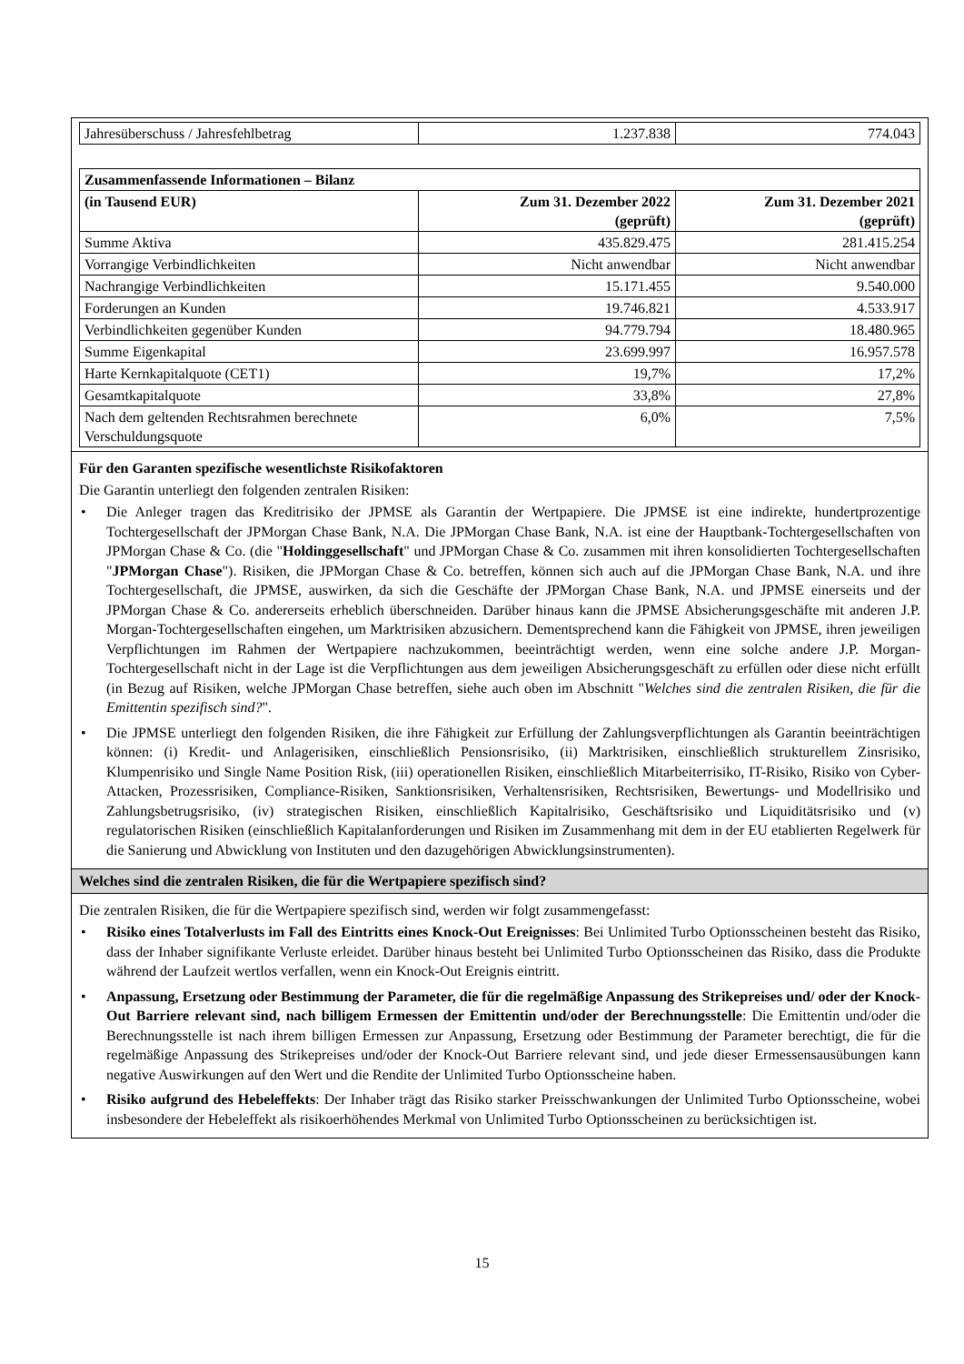| Jahresüberschuss / Jahresfehlbetrag | 1.237.838 | 774.043 |
| Zusammenfassende Informationen – Bilanz | | |
| (in Tausend EUR) | Zum 31. Dezember 2022 (geprüft) | Zum 31. Dezember 2021 (geprüft) |
| Summe Aktiva | 435.829.475 | 281.415.254 |
| Vorrangige Verbindlichkeiten | Nicht anwendbar | Nicht anwendbar |
| Nachrangige Verbindlichkeiten | 15.171.455 | 9.540.000 |
| Forderungen an Kunden | 19.746.821 | 4.533.917 |
| Verbindlichkeiten gegenüber Kunden | 94.779.794 | 18.480.965 |
| Summe Eigenkapital | 23.699.997 | 16.957.578 |
| Harte Kernkapitalquote (CET1) | 19,7% | 17,2% |
| Gesamtkapitalquote | 33,8% | 27,8% |
| Nach dem geltenden Rechtsrahmen berechnete Verschuldungsquote | 6,0% | 7,5% |
Für den Garanten spezifische wesentlichste Risikofaktoren
Die Garantin unterliegt den folgenden zentralen Risiken:
Die Anleger tragen das Kreditrisiko der JPMSE als Garantin der Wertpapiere. Die JPMSE ist eine indirekte, hundertprozentige Tochtergesellschaft der JPMorgan Chase Bank, N.A. Die JPMorgan Chase Bank, N.A. ist eine der Hauptbank-Tochtergesellschaften von JPMorgan Chase & Co. (die "Holdinggesellschaft" und JPMorgan Chase & Co. zusammen mit ihren konsolidierten Tochtergesellschaften "JPMorgan Chase"). Risiken, die JPMorgan Chase & Co. betreffen, können sich auch auf die JPMorgan Chase Bank, N.A. und ihre Tochtergesellschaft, die JPMSE, auswirken, da sich die Geschäfte der JPMorgan Chase Bank, N.A. und JPMSE einerseits und der JPMorgan Chase & Co. andererseits erheblich überschneiden. Darüber hinaus kann die JPMSE Absicherungsgeschäfte mit anderen J.P. Morgan-Tochtergesellschaften eingehen, um Marktrisiken abzusichern. Dementsprechend kann die Fähigkeit von JPMSE, ihren jeweiligen Verpflichtungen im Rahmen der Wertpapiere nachzukommen, beeinträchtigt werden, wenn eine solche andere J.P. Morgan-Tochtergesellschaft nicht in der Lage ist die Verpflichtungen aus dem jeweiligen Absicherungsgeschäft zu erfüllen oder diese nicht erfüllt (in Bezug auf Risiken, welche JPMorgan Chase betreffen, siehe auch oben im Abschnitt "Welches sind die zentralen Risiken, die für die Emittentin spezifisch sind?".
Die JPMSE unterliegt den folgenden Risiken, die ihre Fähigkeit zur Erfüllung der Zahlungsverpflichtungen als Garantin beeinträchtigen können: (i) Kredit- und Anlagerisiken, einschließlich Pensionsrisiko, (ii) Marktrisiken, einschließlich strukturellem Zinsrisiko, Klumpenrisiko und Single Name Position Risk, (iii) operationellen Risiken, einschließlich Mitarbeiterrisiko, IT-Risiko, Risiko von Cyber-Attacken, Prozessrisiken, Compliance-Risiken, Sanktionsrisiken, Verhaltensrisiken, Rechtsrisiken, Bewertungs- und Modellrisiko und Zahlungsbetrugsrisiko, (iv) strategischen Risiken, einschließlich Kapitalrisiko, Geschäftsrisiko und Liquiditätsrisiko und (v) regulatorischen Risiken (einschließlich Kapitalanforderungen und Risiken im Zusammenhang mit dem in der EU etablierten Regelwerk für die Sanierung und Abwicklung von Instituten und den dazugehörigen Abwicklungsinstrumenten).
Welches sind die zentralen Risiken, die für die Wertpapiere spezifisch sind?
Die zentralen Risiken, die für die Wertpapiere spezifisch sind, werden wir folgt zusammengefasst:
Risiko eines Totalverlusts im Fall des Eintritts eines Knock-Out Ereignisses: Bei Unlimited Turbo Optionsscheinen besteht das Risiko, dass der Inhaber signifikante Verluste erleidet. Darüber hinaus besteht bei Unlimited Turbo Optionsscheinen das Risiko, dass die Produkte während der Laufzeit wertlos verfallen, wenn ein Knock-Out Ereignis eintritt.
Anpassung, Ersetzung oder Bestimmung der Parameter, die für die regelmäßige Anpassung des Strikepreises und/ oder der Knock-Out Barriere relevant sind, nach billigem Ermessen der Emittentin und/oder der Berechnungsstelle: Die Emittentin und/oder die Berechnungsstelle ist nach ihrem billigen Ermessen zur Anpassung, Ersetzung oder Bestimmung der Parameter berechtigt, die für die regelmäßige Anpassung des Strikepreises und/oder der Knock-Out Barriere relevant sind, und jede dieser Ermessensausübungen kann negative Auswirkungen auf den Wert und die Rendite der Unlimited Turbo Optionsscheine haben.
Risiko aufgrund des Hebeleffekts: Der Inhaber trägt das Risiko starker Preisschwankungen der Unlimited Turbo Optionsscheine, wobei insbesondere der Hebeleffekt als risikoerhöhendes Merkmal von Unlimited Turbo Optionsscheinen zu berücksichtigen ist.
15